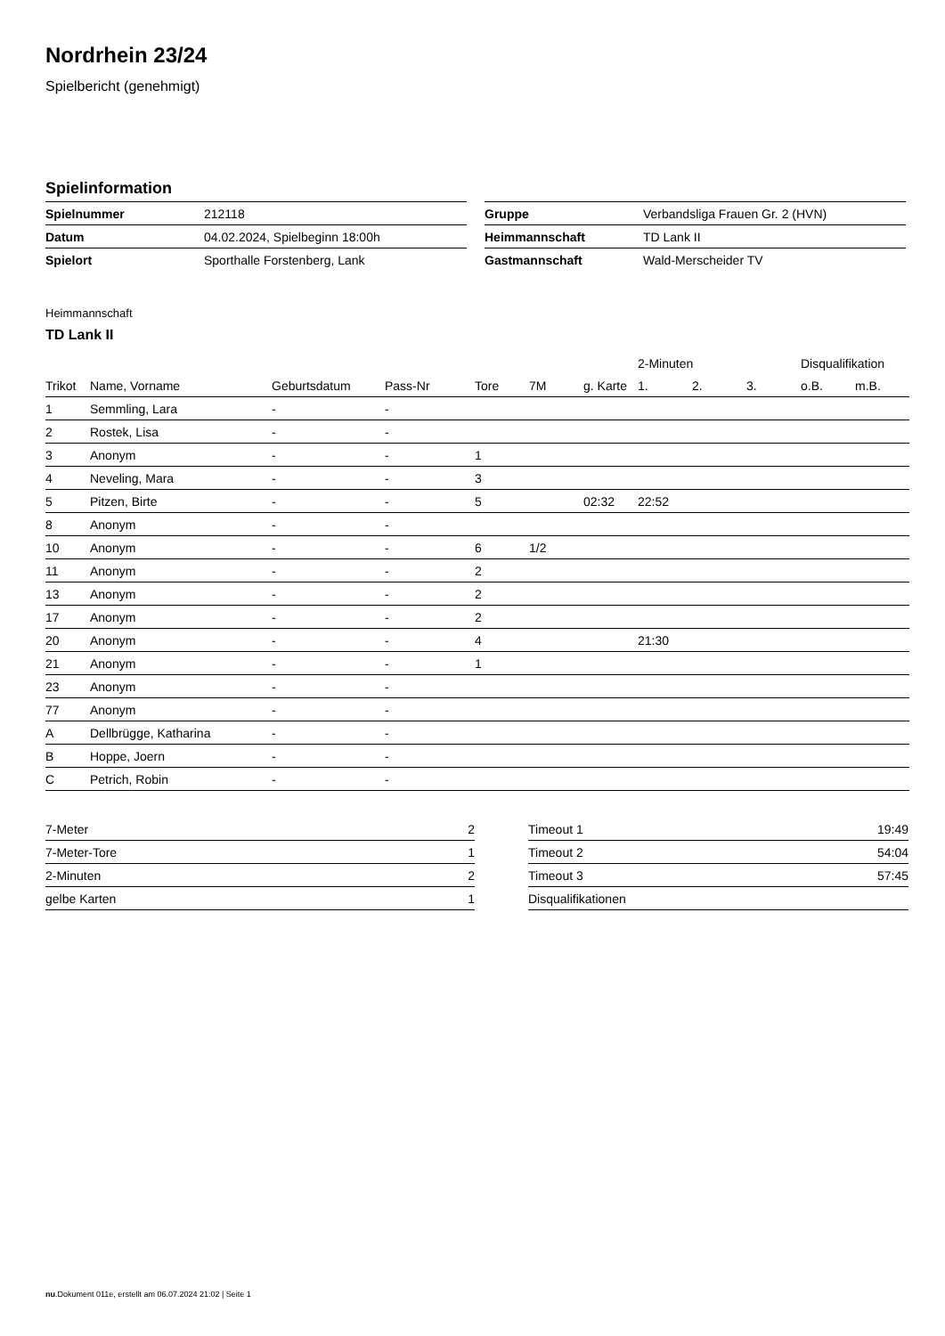Nordrhein 23/24
Spielbericht (genehmigt)
Spielinformation
| Spielnummer | 212118 |
| Datum | 04.02.2024, Spielbeginn 18:00h |
| Spielort | Sporthalle Forstenberg, Lank |
| Gruppe | Verbandsliga Frauen Gr. 2 (HVN) |
| Heimmannschaft | TD Lank II |
| Gastmannschaft | Wald-Merscheider TV |
Heimmannschaft
TD Lank II
| | | | | | | | 2-Minuten | | | Disqualifikation | |
| --- | --- | --- | --- | --- | --- | --- | --- | --- | --- | --- | --- |
| Trikot | Name, Vorname | Geburtsdatum | Pass-Nr | Tore | 7M | g. Karte | 1. | 2. | 3. | o.B. | m.B. |
| 1 | Semmling, Lara | - | - | | | | | | | | |
| 2 | Rostek, Lisa | - | - | | | | | | | | |
| 3 | Anonym | - | - | 1 | | | | | | | |
| 4 | Neveling, Mara | - | - | 3 | | | | | | | |
| 5 | Pitzen, Birte | - | - | 5 | | 02:32 | 22:52 | | | | |
| 8 | Anonym | - | - | | | | | | | | |
| 10 | Anonym | - | - | 6 | 1/2 | | | | | | |
| 11 | Anonym | - | - | 2 | | | | | | | |
| 13 | Anonym | - | - | 2 | | | | | | | |
| 17 | Anonym | - | - | 2 | | | | | | | |
| 20 | Anonym | - | - | 4 | | | 21:30 | | | | |
| 21 | Anonym | - | - | 1 | | | | | | | |
| 23 | Anonym | - | - | | | | | | | | |
| 77 | Anonym | - | - | | | | | | | | |
| A | Dellbrügge, Katharina | - | - | | | | | | | | |
| B | Hoppe, Joern | - | - | | | | | | | | |
| C | Petrich, Robin | - | - | | | | | | | | |
| 7-Meter | 2 |
| 7-Meter-Tore | 1 |
| 2-Minuten | 2 |
| gelbe Karten | 1 |
| Timeout 1 | 19:49 |
| Timeout 2 | 54:04 |
| Timeout 3 | 57:45 |
| Disqualifikationen | |
nu.Dokument 011e, erstellt am 06.07.2024 21:02 | Seite 1